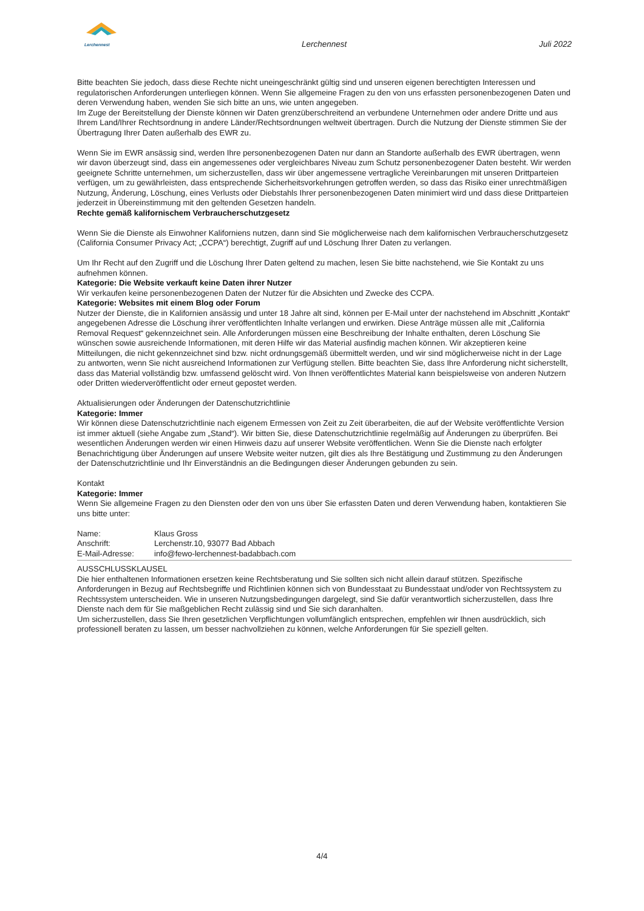Lerchennest
Lerchennest Juli 2022
Bitte beachten Sie jedoch, dass diese Rechte nicht uneingeschränkt gültig sind und unseren eigenen berechtigten Interessen und regulatorischen Anforderungen unterliegen können. Wenn Sie allgemeine Fragen zu den von uns erfassten personenbezogenen Daten und deren Verwendung haben, wenden Sie sich bitte an uns, wie unten angegeben.
Im Zuge der Bereitstellung der Dienste können wir Daten grenzüberschreitend an verbundene Unternehmen oder andere Dritte und aus Ihrem Land/Ihrer Rechtsordnung in andere Länder/Rechtsordnungen weltweit übertragen. Durch die Nutzung der Dienste stimmen Sie der Übertragung Ihrer Daten außerhalb des EWR zu.
Wenn Sie im EWR ansässig sind, werden Ihre personenbezogenen Daten nur dann an Standorte außerhalb des EWR übertragen, wenn wir davon überzeugt sind, dass ein angemessenes oder vergleichbares Niveau zum Schutz personenbezogener Daten besteht. Wir werden geeignete Schritte unternehmen, um sicherzustellen, dass wir über angemessene vertragliche Vereinbarungen mit unseren Drittparteien verfügen, um zu gewährleisten, dass entsprechende Sicherheitsvorkehrungen getroffen werden, so dass das Risiko einer unrechtmäßigen Nutzung, Änderung, Löschung, eines Verlusts oder Diebstahls Ihrer personenbezogenen Daten minimiert wird und dass diese Drittparteien jederzeit in Übereinstimmung mit den geltenden Gesetzen handeln.
Rechte gemäß kalifornischem Verbraucherschutzgesetz
Wenn Sie die Dienste als Einwohner Kaliforniens nutzen, dann sind Sie möglicherweise nach dem kalifornischen Verbraucherschutzgesetz (California Consumer Privacy Act; „CCPA“) berechtigt, Zugriff auf und Löschung Ihrer Daten zu verlangen.
Um Ihr Recht auf den Zugriff und die Löschung Ihrer Daten geltend zu machen, lesen Sie bitte nachstehend, wie Sie Kontakt zu uns aufnehmen können.
Kategorie: Die Website verkauft keine Daten ihrer Nutzer
Wir verkaufen keine personenbezogenen Daten der Nutzer für die Absichten und Zwecke des CCPA.
Kategorie: Websites mit einem Blog oder Forum
Nutzer der Dienste, die in Kalifornien ansässig und unter 18 Jahre alt sind, können per E-Mail unter der nachstehend im Abschnitt „Kontakt“ angegebenen Adresse die Löschung ihrer veröffentlichten Inhalte verlangen und erwirken. Diese Anträge müssen alle mit „California Removal Request“ gekennzeichnet sein. Alle Anforderungen müssen eine Beschreibung der Inhalte enthalten, deren Löschung Sie wünschen sowie ausreichende Informationen, mit deren Hilfe wir das Material ausfindig machen können. Wir akzeptieren keine Mitteilungen, die nicht gekennzeichnet sind bzw. nicht ordnungsgemäß übermittelt werden, und wir sind möglicherweise nicht in der Lage zu antworten, wenn Sie nicht ausreichend Informationen zur Verfügung stellen. Bitte beachten Sie, dass Ihre Anforderung nicht sicherstellt, dass das Material vollständig bzw. umfassend gelöscht wird. Von Ihnen veröffentlichtes Material kann beispielsweise von anderen Nutzern oder Dritten wiederveröffentlicht oder erneut gepostet werden.
Aktualisierungen oder Änderungen der Datenschutzrichtlinie
Kategorie: Immer
Wir können diese Datenschutzrichtlinie nach eigenem Ermessen von Zeit zu Zeit überarbeiten, die auf der Website veröffentlichte Version ist immer aktuell (siehe Angabe zum „Stand“). Wir bitten Sie, diese Datenschutzrichtlinie regelmäßig auf Änderungen zu überprüfen. Bei wesentlichen Änderungen werden wir einen Hinweis dazu auf unserer Website veröffentlichen. Wenn Sie die Dienste nach erfolgter Benachrichtigung über Änderungen auf unsere Website weiter nutzen, gilt dies als Ihre Bestätigung und Zustimmung zu den Änderungen der Datenschutzrichtlinie und Ihr Einverständnis an die Bedingungen dieser Änderungen gebunden zu sein.
Kontakt
Kategorie: Immer
Wenn Sie allgemeine Fragen zu den Diensten oder den von uns über Sie erfassten Daten und deren Verwendung haben, kontaktieren Sie uns bitte unter:
| Name: | Klaus Gross |
| Anschrift: | Lerchenstr.10, 93077 Bad Abbach |
| E-Mail-Adresse: | info@fewo-lerchennest-badabbach.com |
AUSSCHLUSSKLAUSEL
Die hier enthaltenen Informationen ersetzen keine Rechtsberatung und Sie sollten sich nicht allein darauf stützen. Spezifische Anforderungen in Bezug auf Rechtsbegriffe und Richtlinien können sich von Bundesstaat zu Bundesstaat und/oder von Rechtssystem zu Rechtssystem unterscheiden. Wie in unseren Nutzungsbedingungen dargelegt, sind Sie dafür verantwortlich sicherzustellen, dass Ihre Dienste nach dem für Sie maßgeblichen Recht zulässig sind und Sie sich daranhalten.
Um sicherzustellen, dass Sie Ihren gesetzlichen Verpflichtungen vollumfänglich entsprechen, empfehlen wir Ihnen ausdrücklich, sich professionell beraten zu lassen, um besser nachvollziehen zu können, welche Anforderungen für Sie speziell gelten.
4/4